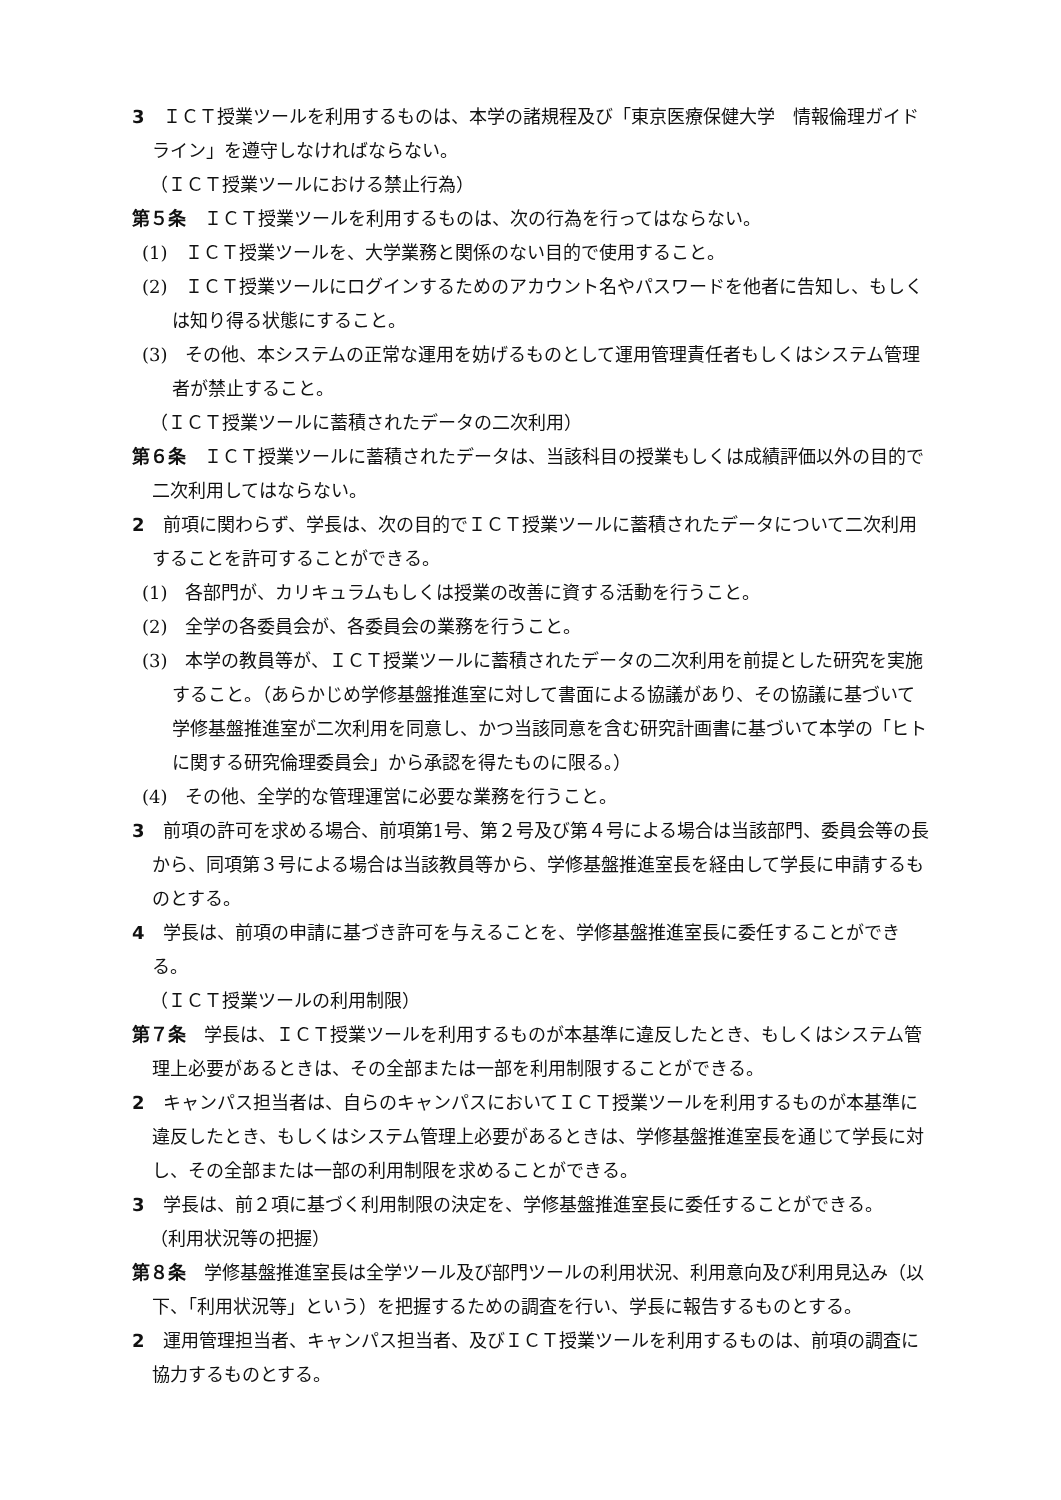3　ＩＣＴ授業ツールを利用するものは、本学の諸規程及び「東京医療保健大学　情報倫理ガイドライン」を遵守しなければならない。
（ＩＣＴ授業ツールにおける禁止行為）
第５条　ＩＣＴ授業ツールを利用するものは、次の行為を行ってはならない。
(1)　ＩＣＴ授業ツールを、大学業務と関係のない目的で使用すること。
(2)　ＩＣＴ授業ツールにログインするためのアカウント名やパスワードを他者に告知し、もしくは知り得る状態にすること。
(3)　その他、本システムの正常な運用を妨げるものとして運用管理責任者もしくはシステム管理者が禁止すること。
（ＩＣＴ授業ツールに蓄積されたデータの二次利用）
第６条　ＩＣＴ授業ツールに蓄積されたデータは、当該科目の授業もしくは成績評価以外の目的で二次利用してはならない。
2　前項に関わらず、学長は、次の目的でＩＣＴ授業ツールに蓄積されたデータについて二次利用することを許可することができる。
(1)　各部門が、カリキュラムもしくは授業の改善に資する活動を行うこと。
(2)　全学の各委員会が、各委員会の業務を行うこと。
(3)　本学の教員等が、ＩＣＴ授業ツールに蓄積されたデータの二次利用を前提とした研究を実施すること。（あらかじめ学修基盤推進室に対して書面による協議があり、その協議に基づいて学修基盤推進室が二次利用を同意し、かつ当該同意を含む研究計画書に基づいて本学の「ヒトに関する研究倫理委員会」から承認を得たものに限る。）
(4)　その他、全学的な管理運営に必要な業務を行うこと。
3　前項の許可を求める場合、前項第1号、第２号及び第４号による場合は当該部門、委員会等の長から、同項第３号による場合は当該教員等から、学修基盤推進室長を経由して学長に申請するものとする。
4　学長は、前項の申請に基づき許可を与えることを、学修基盤推進室長に委任することができる。
（ＩＣＴ授業ツールの利用制限）
第７条　学長は、ＩＣＴ授業ツールを利用するものが本基準に違反したとき、もしくはシステム管理上必要があるときは、その全部または一部を利用制限することができる。
2　キャンパス担当者は、自らのキャンパスにおいてＩＣＴ授業ツールを利用するものが本基準に違反したとき、もしくはシステム管理上必要があるときは、学修基盤推進室長を通じて学長に対し、その全部または一部の利用制限を求めることができる。
3　学長は、前２項に基づく利用制限の決定を、学修基盤推進室長に委任することができる。
（利用状況等の把握）
第８条　学修基盤推進室長は全学ツール及び部門ツールの利用状況、利用意向及び利用見込み（以下、「利用状況等」という）を把握するための調査を行い、学長に報告するものとする。
2　運用管理担当者、キャンパス担当者、及びＩＣＴ授業ツールを利用するものは、前項の調査に協力するものとする。